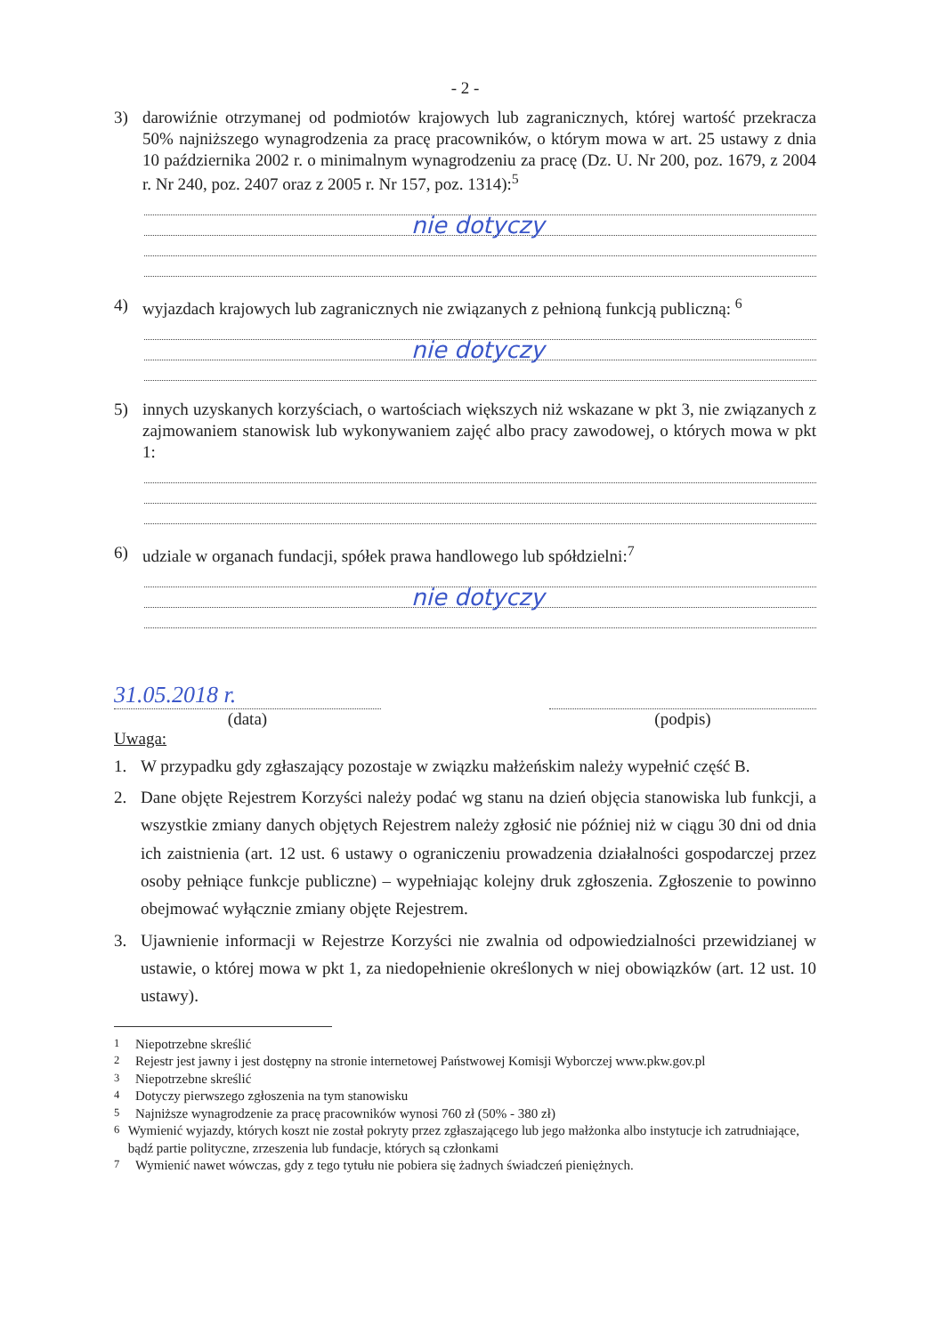- 2 -
3) darowiźnie otrzymanej od podmiotów krajowych lub zagranicznych, której wartość przekracza 50% najniższego wynagrodzenia za pracę pracowników, o którym mowa w art. 25 ustawy z dnia 10 października 2002 r. o minimalnym wynagrodzeniu za pracę (Dz. U. Nr 200, poz. 1679, z 2004 r. Nr 240, poz. 2407 oraz z 2005 r. Nr 157, poz. 1314):<sup>5</sup>
nie dotyczy
4) wyjazdach krajowych lub zagranicznych nie związanych z pełnioną funkcją publiczną: <sup>6</sup>
nie dotyczy
5) innych uzyskanych korzyściach, o wartościach większych niż wskazane w pkt 3, nie związanych z zajmowaniem stanowisk lub wykonywaniem zajęć albo pracy zawodowej, o których mowa w pkt 1:
6) udziale w organach fundacji, spółek prawa handlowego lub spółdzielni:<sup>7</sup>
nie dotyczy
31.05.2018 r.
(data)
(podpis)
Uwaga:
1. W przypadku gdy zgłaszający pozostaje w związku małżeńskim należy wypełnić część B.
2. Dane objęte Rejestrem Korzyści należy podać wg stanu na dzień objęcia stanowiska lub funkcji, a wszystkie zmiany danych objętych Rejestrem należy zgłosić nie później niż w ciągu 30 dni od dnia ich zaistnienia (art. 12 ust. 6 ustawy o ograniczeniu prowadzenia działalności gospodarczej przez osoby pełniące funkcje publiczne) – wypełniając kolejny druk zgłoszenia. Zgłoszenie to powinno obejmować wyłącznie zmiany objęte Rejestrem.
3. Ujawnienie informacji w Rejestrze Korzyści nie zwalnia od odpowiedzialności przewidzianej w ustawie, o której mowa w pkt 1, za niedopełnienie określonych w niej obowiązków (art. 12 ust. 10 ustawy).
<sup>1</sup> Niepotrzebne skreślić
<sup>2</sup> Rejestr jest jawny i jest dostępny na stronie internetowej Państwowej Komisji Wyborczej www.pkw.gov.pl
<sup>3</sup> Niepotrzebne skreślić
<sup>4</sup> Dotyczy pierwszego zgłoszenia na tym stanowisku
<sup>5</sup> Najniższe wynagrodzenie za pracę pracowników wynosi 760 zł (50% - 380 zł)
<sup>6</sup> Wymienić wyjazdy, których koszt nie został pokryty przez zgłaszającego lub jego małżonka albo instytucje ich zatrudniające, bądź partie polityczne, zrzeszenia lub fundacje, których są członkami
<sup>7</sup> Wymienić nawet wówczas, gdy z tego tytułu nie pobiera się żadnych świadczeń pieniężnych.